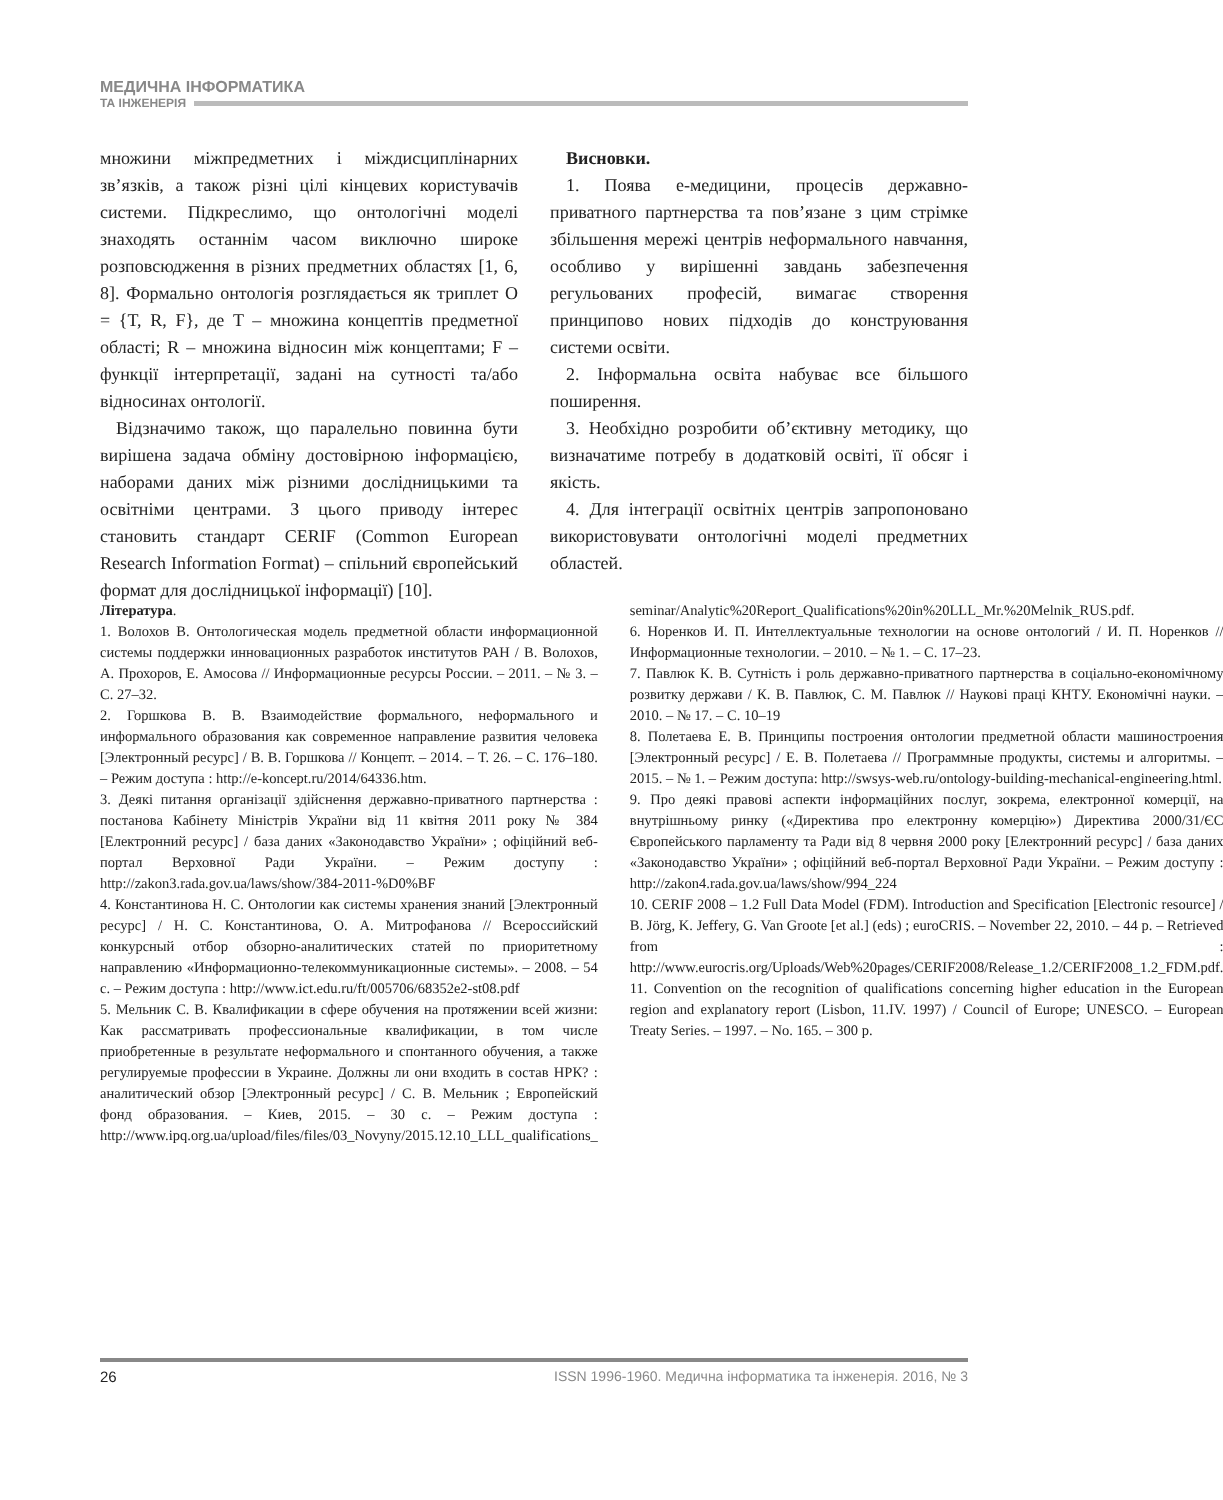МЕДИЧНА ІНФОРМАТИКА
ТА ІНЖЕНЕРІЯ
множини міжпредметних і міждисциплінарних зв’язків, а також різні цілі кінцевих користувачів системи. Підкреслимо, що онтологічні моделі знаходять останнім часом виключно широке розповсюдження в різних предметних областях [1, 6, 8]. Формально онтологія розглядається як триплет O = {T, R, F}, де T – множина концептів предметної області; R – множина відносин між концептами; F – функції інтерпретації, задані на сутності та/або відносинах онтології.
Відзначимо також, що паралельно повинна бути вирішена задача обміну достовірною інформацією, наборами даних між різними дослідницькими та освітніми центрами. З цього приводу інтерес становить стандарт CERIF (Common European Research Information Format) – спільний європейський формат для дослідницької інформації) [10].
Висновки.
1. Поява е-медицини, процесів державно-приватного партнерства та пов’язане з цим стрімке збільшення мережі центрів неформального навчання, особливо у вирішенні завдань забезпечення регульованих професій, вимагає створення принципово нових підходів до конструювання системи освіти.
2. Інформальна освіта набуває все більшого поширення.
3. Необхідно розробити об’єктивну методику, що визначатиме потребу в додатковій освіті, її обсяг і якість.
4. Для інтеграції освітніх центрів запропоновано використовувати онтологічні моделі предметних областей.
Література.
1. Волохов В. Онтологическая модель предметной области информационной системы поддержки инновационных разработок институтов РАН / В. Волохов, А. Прохоров, Е. Амосова // Информационные ресурсы России. – 2011. – № 3. – С. 27–32.
2. Горшкова В. В. Взаимодействие формального, неформального и информального образования как современное направление развития человека [Электронный ресурс] / В. В. Горшкова // Концепт. – 2014. – Т. 26. – С. 176–180. – Режим доступа : http://e-koncept.ru/2014/64336.htm.
3. Деякі питання організації здійснення державно-приватного партнерства : постанова Кабінету Міністрів України від 11 квітня 2011 року № 384 [Електронний ресурс] / база даних «Законодавство України» ; офіційний веб-портал Верховної Ради України. – Режим доступу : http://zakon3.rada.gov.ua/laws/show/384-2011-%D0%BF
4. Константинова Н. С. Онтологии как системы хранения знаний [Электронный ресурс] / Н. С. Константинова, О. А. Митрофанова // Всероссийский конкурсный отбор обзорно-аналитических статей по приоритетному направлению «Информационно-телекоммуникационные системы». – 2008. – 54 с. – Режим доступа : http://www.ict.edu.ru/ft/005706/68352e2-st08.pdf
5. Мельник С. В. Квалификации в сфере обучения на протяжении всей жизни: Как рассматривать профессиональные квалификации, в том числе приобретенные в результате неформального и спонтанного обучения, а также регулируемые профессии в Украине. Должны ли они входить в состав НРК? : аналитический обзор [Электронный ресурс] / С. В. Мельник ; Европейский фонд образования. – Киев, 2015. – 30 с. – Режим доступа : http://www.ipq.org.ua/upload/files/files/03_Novyny/2015.12.10_LLL_qualifications_
seminar/Analytic%20Report_Qualifications%20in%20LLL_Mr.%20Melnik_RUS.pdf.
6. Норенков И. П. Интеллектуальные технологии на основе онтологий / И. П. Норенков // Информационные технологии. – 2010. – № 1. – С. 17–23.
7. Павлюк К. В. Сутність і роль державно-приватного партнерства в соціально-економічному розвитку держави / К. В. Павлюк, С. М. Павлюк // Наукові праці КНТУ. Економічні науки. – 2010. – № 17. – С. 10–19
8. Полетаева Е. В. Принципы построения онтологии предметной области машиностроения [Электронный ресурс] / Е. В. Полетаева // Программные продукты, системы и алгоритмы. – 2015. – № 1. – Режим доступа: http://swsys-web.ru/ontology-building-mechanical-engineering.html.
9. Про деякі правові аспекти інформаційних послуг, зокрема, електронної комерції, на внутрішньому ринку («Директива про електронну комерцію») Директива 2000/31/ЄС Європейського парламенту та Ради від 8 червня 2000 року [Електронний ресурс] / база даних «Законодавство України» ; офіційний веб-портал Верховної Ради України. – Режим доступу : http://zakon4.rada.gov.ua/laws/show/994_224
10. CERIF 2008 – 1.2 Full Data Model (FDM). Introduction and Specification [Electronic resource] / B. Jörg, K. Jeffery, G. Van Groote [et al.] (eds) ; euroCRIS. – November 22, 2010. – 44 p. – Retrieved from : http://www.eurocris.org/Uploads/Web%20pages/CERIF2008/Release_1.2/CERIF2008_1.2_FDM.pdf.
11. Convention on the recognition of qualifications concerning higher education in the European region and explanatory report (Lisbon, 11.IV. 1997) / Council of Europe; UNESCO. – European Treaty Series. – 1997. – No. 165. – 300 p.
26 ISSN 1996-1960. Медична інформатика та інженерія. 2016, № 3